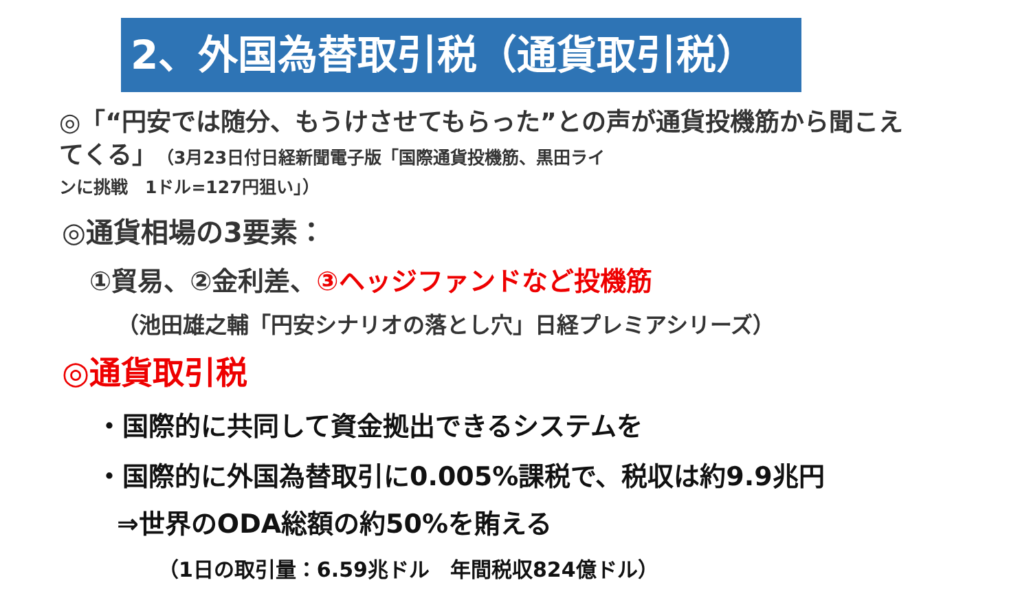2、外国為替取引税（通貨取引税）
◎「“円安では随分、もうけさせてもらった”との声が通貨投機筋から聞こえてくる」（3月23日付日経新聞電子版「国際通貨投機筋、黒田ライ
ンに挑戦　1ドル=127円狙い」）
◎通貨相場の3要素：
①貿易、②金利差、③ヘッジファンドなど投機筋
（池田雄之輔「円安シナリオの落とし穴」日経プレミアシリーズ）
◎通貨取引税
・国際的に共同して資金拠出できるシステムを
・国際的に外国為替取引に0.005%課税で、税収は約9.9兆円
⇒世界のODA総額の約50%を賄える
（1日の取引量：6.59兆ドル　年間税収824億ドル）